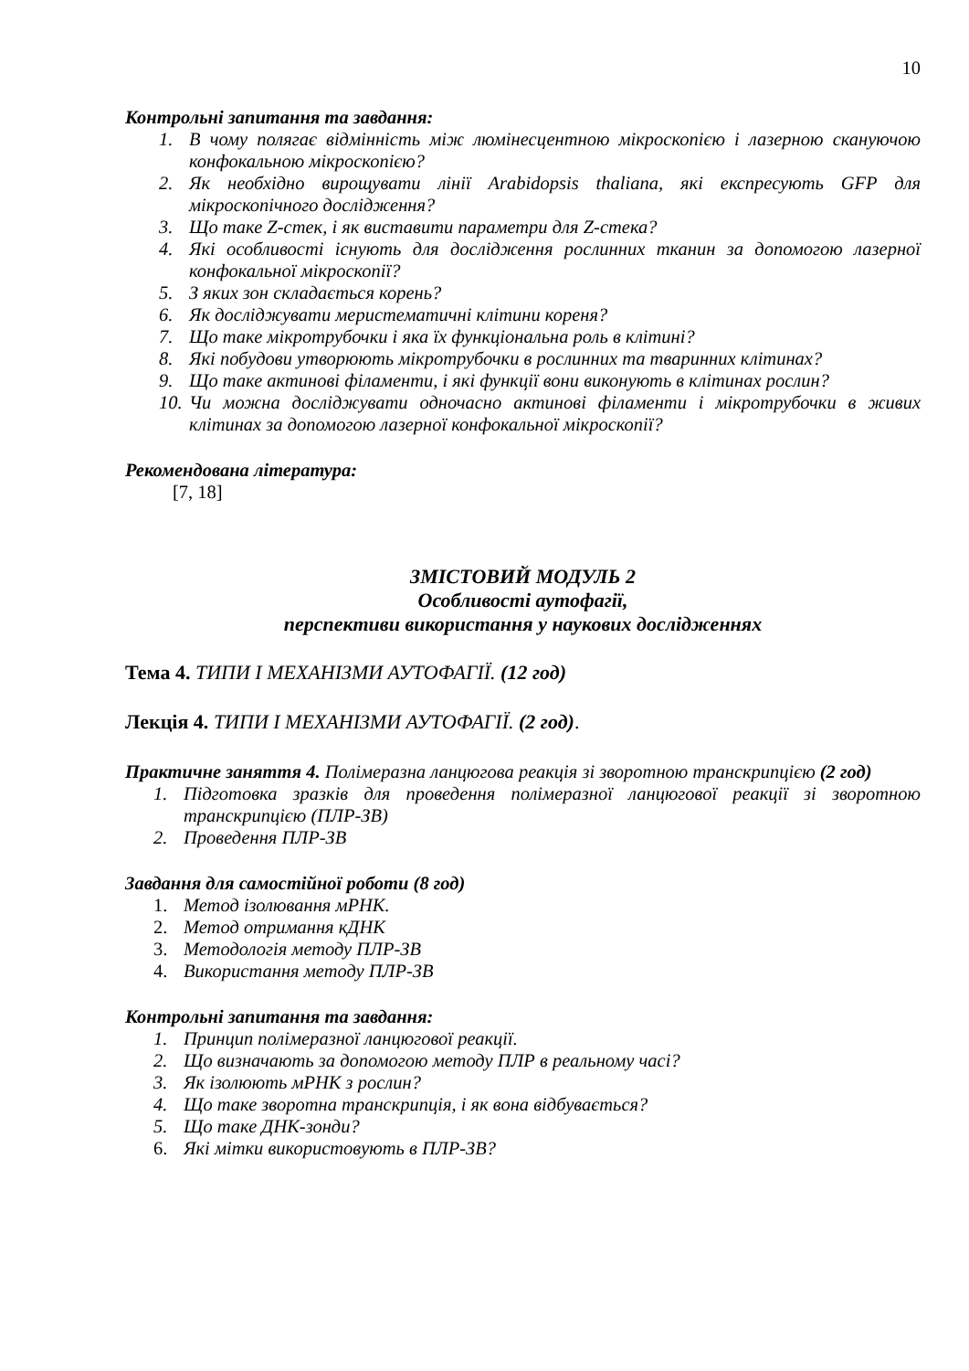10
Контрольні запитання та завдання:
1. В чому полягає відмінність між люмінесцентною мікроскопією і лазерною скануючою конфокальною мікроскопією?
2. Як необхідно вирощувати лінії Arabidopsis thaliana, які експресують GFP для мікроскопічного дослідження?
3. Що таке Z-стек, і як виставити параметри для Z-стека?
4. Які особливості існують для дослідження рослинних тканин за допомогою лазерної конфокальної мікроскопії?
5. З яких зон складається корень?
6. Як досліджувати меристематичні клітини кореня?
7. Що таке мікротрубочки і яка їх функціональна роль в клітині?
8. Які побудови утворюють мікротрубочки в рослинних та тваринних клітинах?
9. Що таке актинові філаменти, і які функції вони виконують в клітинах рослин?
10. Чи можна досліджувати одночасно актинові філаменти і мікротрубочки в живих клітинах за допомогою лазерної конфокальної мікроскопії?
Рекомендована література:
[7, 18]
ЗМІСТОВИЙ МОДУЛЬ 2
Особливості аутофагії,
перспективи використання у наукових дослідженнях
Тема 4. ТИПИ І МЕХАНІЗМИ АУТОФАГІЇ. (12 год)
Лекція 4. ТИПИ І МЕХАНІЗМИ АУТОФАГІЇ. (2 год).
Практичне заняття 4. Полімеразна ланцюгова реакція зі зворотною транскрипцією (2 год)
1. Підготовка зразків для проведення полімеразної ланцюгової реакції зі зворотною транскрипцією (ПЛР-ЗВ)
2. Проведення ПЛР-ЗВ
Завдання для самостійної роботи (8 год)
1. Метод ізолювання мРНК.
2. Метод отримання кДНК
3. Методологія методу ПЛР-ЗВ
4. Використання методу ПЛР-ЗВ
Контрольні запитання та завдання:
1. Принцип полімеразної ланцюгової реакції.
2. Що визначають за допомогою методу ПЛР в реальному часі?
3. Як ізолюють мРНК з рослин?
4. Що таке зворотна транскрипція, і як вона відбувається?
5. Що таке ДНК-зонди?
6. Які мітки використовують в ПЛР-ЗВ?